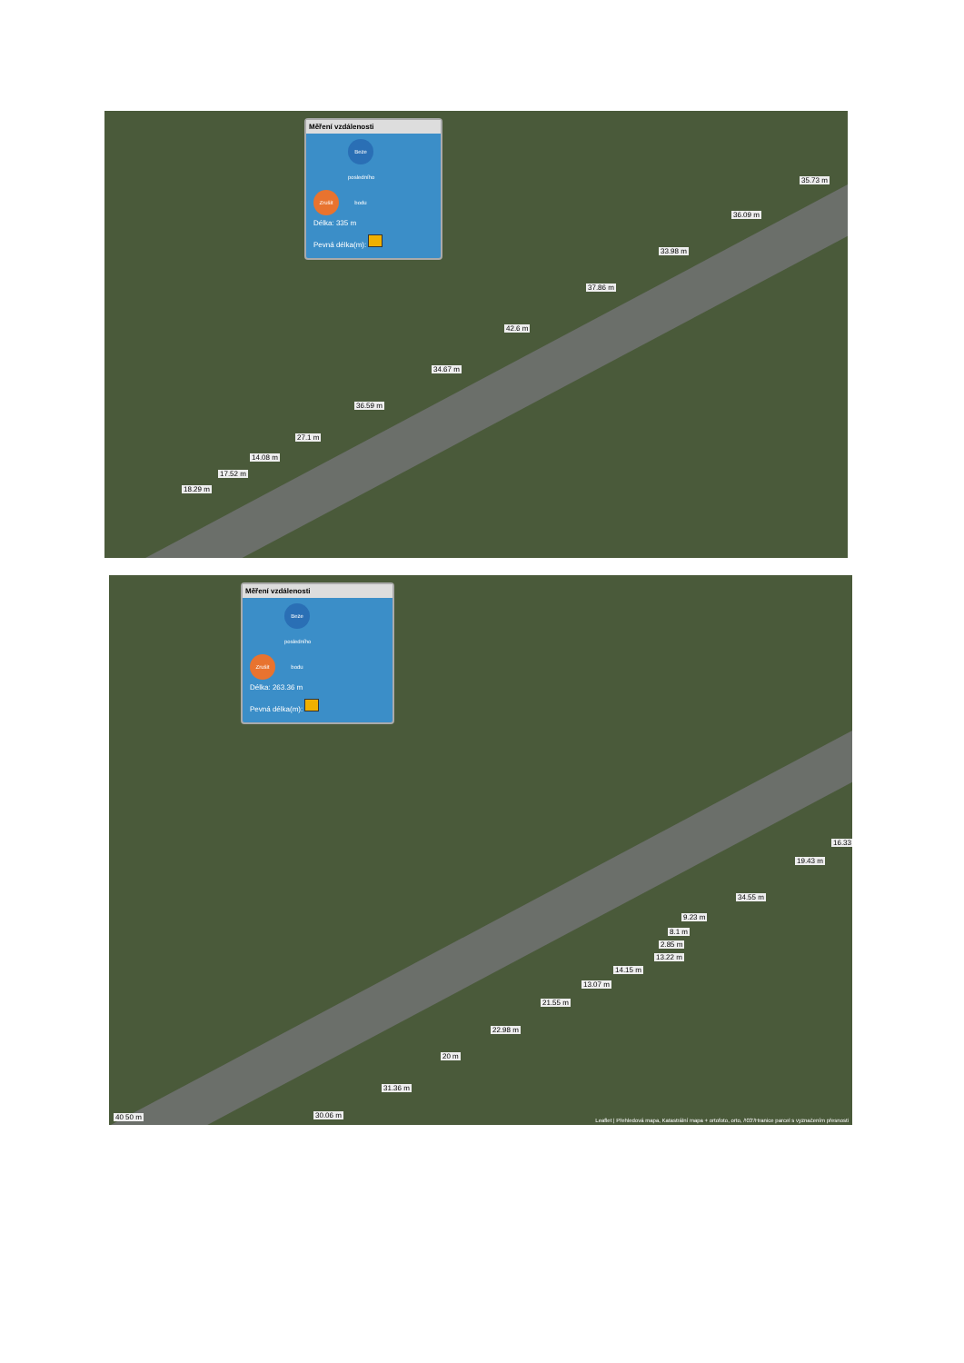Měření vzdálenosti
Zrušit Beze posledního bodu
Délka: 335 m
Pevná délka(m):
35.73 m
36.09 m
33.98 m
37.86 m
42.6 m
34.67 m
36.59 m
27.1 m
14.08 m
17.52 m
18.29 m
Měření vzdálenosti
Zrušit Beze posledního bodu
Délka: 263.36 m
Pevná délka(m):
16.33
19.43 m
34.55 m
9.23 m
8.1 m
2.85 m
13.22 m
14.15 m
13.07 m
21.55 m
22.98 m
20 m
31.36 m
30.06 m 40 50 m
Leaflet | Přehledová mapa, Katastrální mapa + ortofoto, orto, /!03'/Hranice parcel s vyznačením přesnosti